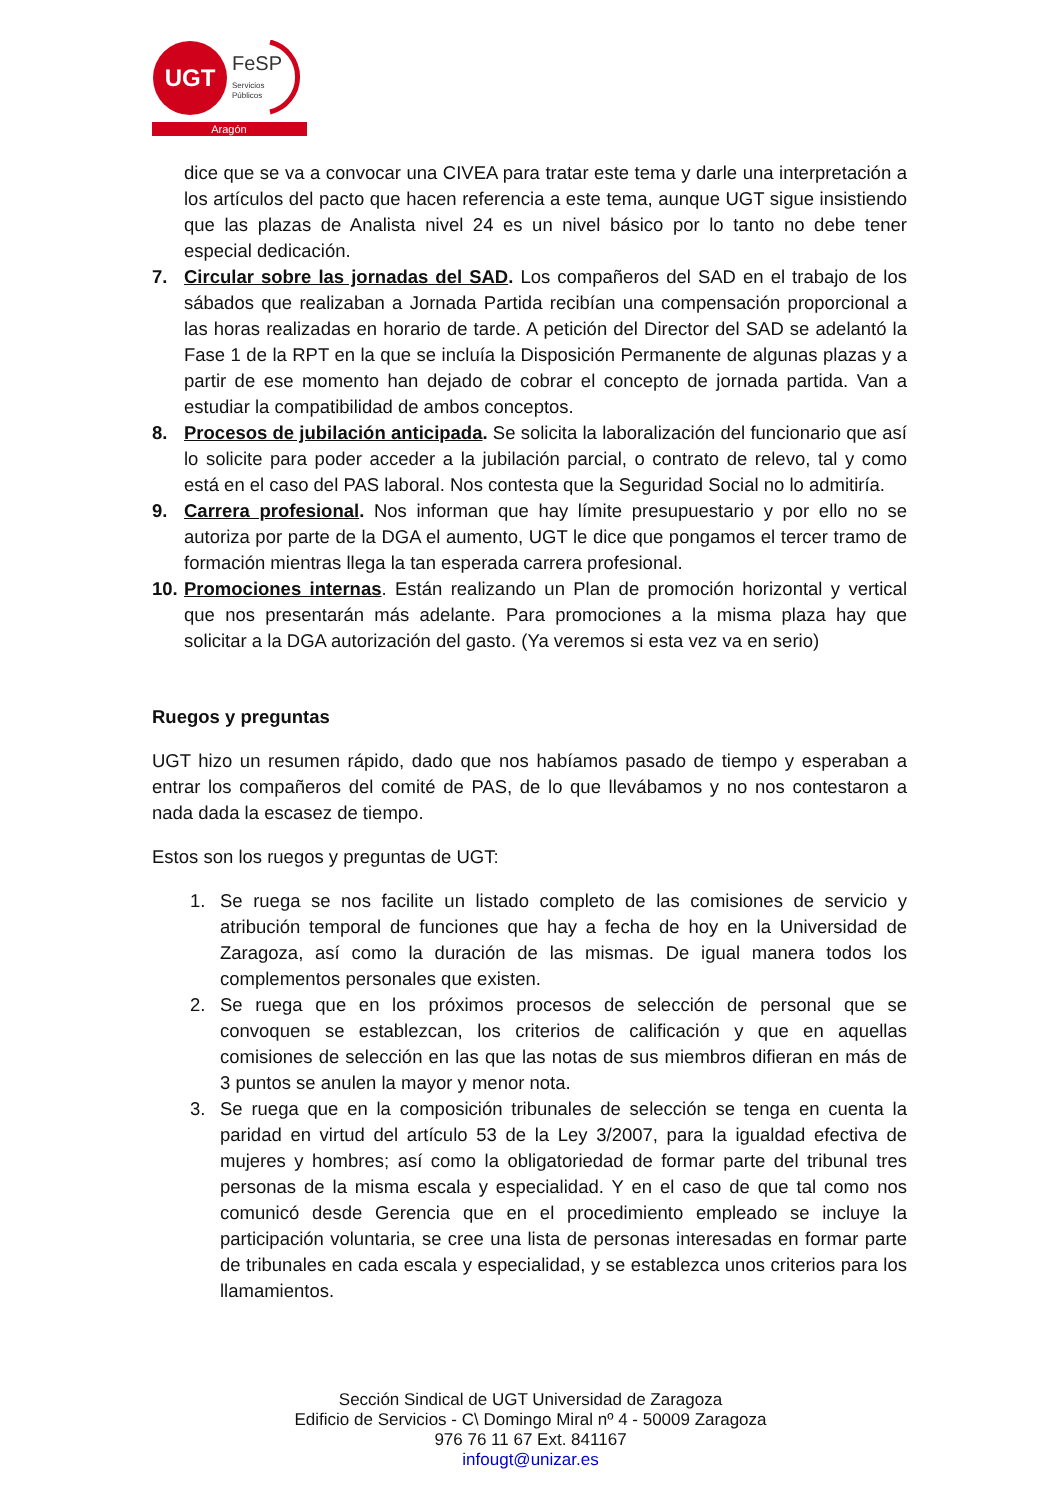UGT
FeSP
Servicios
Públicos
Aragón
dice que se va a convocar una CIVEA para tratar este tema y darle una interpretación a los artículos del pacto que hacen referencia a este tema, aunque UGT sigue insistiendo que las plazas de Analista nivel 24 es un nivel básico por lo tanto no debe tener especial dedicación.
7. Circular sobre las jornadas del SAD. Los compañeros del SAD en el trabajo de los sábados que realizaban a Jornada Partida recibían una compensación proporcional a las horas realizadas en horario de tarde. A petición del Director del SAD se adelantó la Fase 1 de la RPT en la que se incluía la Disposición Permanente de algunas plazas y a partir de ese momento han dejado de cobrar el concepto de jornada partida. Van a estudiar la compatibilidad de ambos conceptos.
8. Procesos de jubilación anticipada. Se solicita la laboralización del funcionario que así lo solicite para poder acceder a la jubilación parcial, o contrato de relevo, tal y como está en el caso del PAS laboral. Nos contesta que la Seguridad Social no lo admitiría.
9. Carrera profesional. Nos informan que hay límite presupuestario y por ello no se autoriza por parte de la DGA el aumento, UGT le dice que pongamos el tercer tramo de formación mientras llega la tan esperada carrera profesional.
10.
Promociones internas. Están realizando un Plan de promoción horizontal y vertical que nos presentarán más adelante. Para promociones a la misma plaza hay que solicitar a la DGA autorización del gasto. (Ya veremos si esta vez va en serio)
Ruegos y preguntas
UGT hizo un resumen rápido, dado que nos habíamos pasado de tiempo y esperaban a entrar los compañeros del comité de PAS, de lo que llevábamos y no nos contestaron a nada dada la escasez de tiempo.
Estos son los ruegos y preguntas de UGT:
1. Se ruega se nos facilite un listado completo de las comisiones de servicio y atribución temporal de funciones que hay a fecha de hoy en la Universidad de Zaragoza, así como la duración de las mismas. De igual manera todos los complementos personales que existen.
2. Se ruega que en los próximos procesos de selección de personal que se convoquen se establezcan, los criterios de calificación y que en aquellas comisiones de selección en las que las notas de sus miembros difieran en más de 3 puntos se anulen la mayor y menor nota.
3. Se ruega que en la composición tribunales de selección se tenga en cuenta la paridad en virtud del artículo 53 de la Ley 3/2007, para la igualdad efectiva de mujeres y hombres; así como la obligatoriedad de formar parte del tribunal tres personas de la misma escala y especialidad. Y en el caso de que tal como nos comunicó desde Gerencia que en el procedimiento empleado se incluye la participación voluntaria, se cree una lista de personas interesadas en formar parte de tribunales en cada escala y especialidad, y se establezca unos criterios para los llamamientos.
Sección Sindical de UGT Universidad de Zaragoza
Edificio de Servicios - C\ Domingo Miral nº 4 - 50009 Zaragoza
976 76 11 67 Ext. 841167
infougt@unizar.es